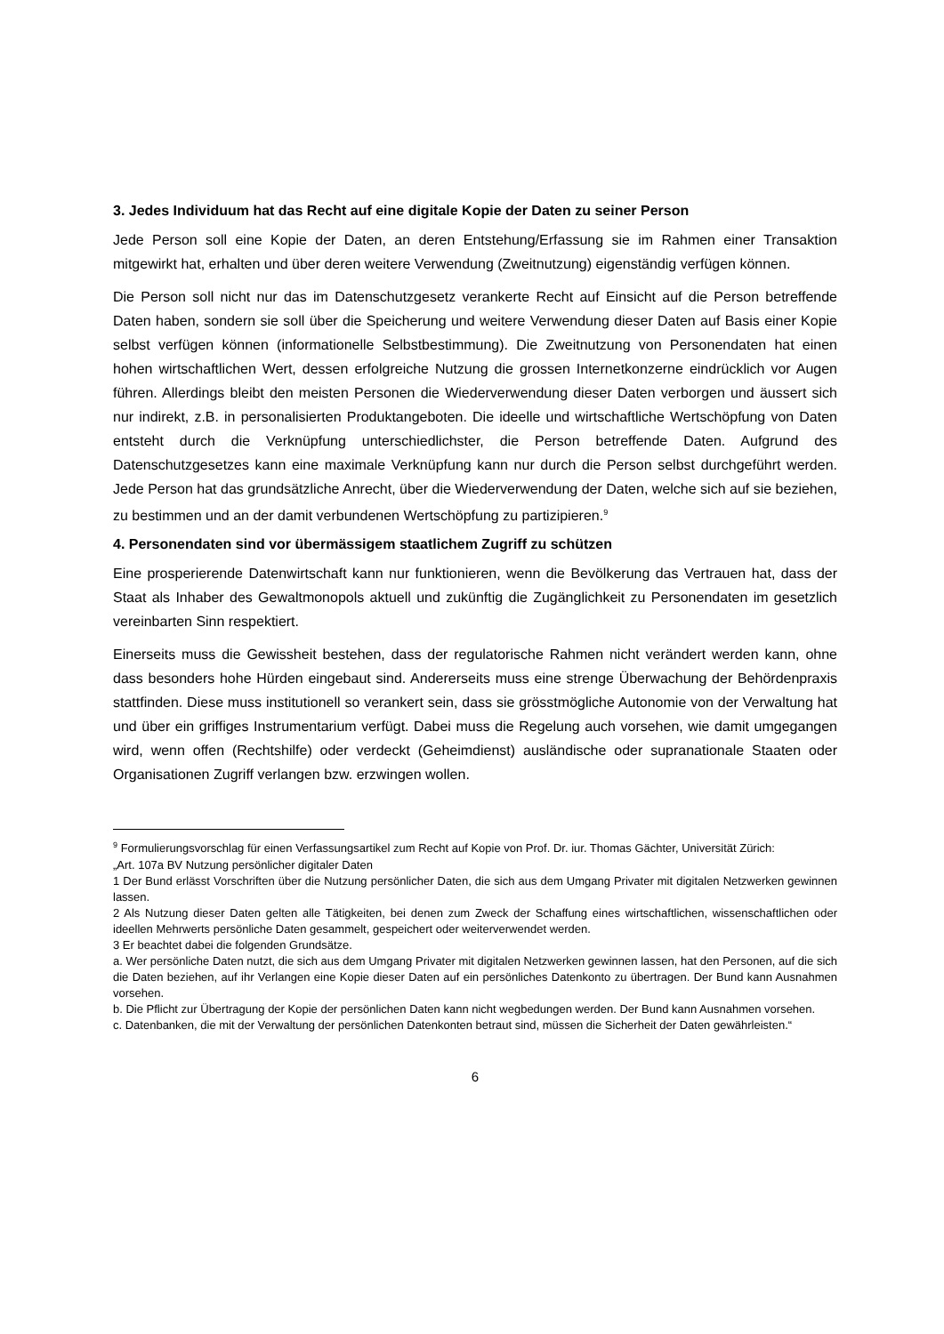3. Jedes Individuum hat das Recht auf eine digitale Kopie der Daten zu seiner Person
Jede Person soll eine Kopie der Daten, an deren Entstehung/Erfassung sie im Rahmen einer Transaktion mitgewirkt hat, erhalten und über deren weitere Verwendung (Zweitnutzung) eigenständig verfügen können.
Die Person soll nicht nur das im Datenschutzgesetz verankerte Recht auf Einsicht auf die Person betreffende Daten haben, sondern sie soll über die Speicherung und weitere Verwendung dieser Daten auf Basis einer Kopie selbst verfügen können (informationelle Selbstbestimmung). Die Zweitnutzung von Personendaten hat einen hohen wirtschaftlichen Wert, dessen erfolgreiche Nutzung die grossen Internetkonzerne eindrücklich vor Augen führen. Allerdings bleibt den meisten Personen die Wiederverwendung dieser Daten verborgen und äussert sich nur indirekt, z.B. in personalisierten Produktangeboten. Die ideelle und wirtschaftliche Wertschöpfung von Daten entsteht durch die Verknüpfung unterschiedlichster, die Person betreffende Daten. Aufgrund des Datenschutzgesetzes kann eine maximale Verknüpfung kann nur durch die Person selbst durchgeführt werden. Jede Person hat das grundsätzliche Anrecht, über die Wiederverwendung der Daten, welche sich auf sie beziehen, zu bestimmen und an der damit verbundenen Wertschöpfung zu partizipieren.<sup>9</sup>
4. Personendaten sind vor übermässigem staatlichem Zugriff zu schützen
Eine prosperierende Datenwirtschaft kann nur funktionieren, wenn die Bevölkerung das Vertrauen hat, dass der Staat als Inhaber des Gewaltmonopols aktuell und zukünftig die Zugänglichkeit zu Personendaten im gesetzlich vereinbarten Sinn respektiert.
Einerseits muss die Gewissheit bestehen, dass der regulatorische Rahmen nicht verändert werden kann, ohne dass besonders hohe Hürden eingebaut sind. Andererseits muss eine strenge Überwachung der Behördenpraxis stattfinden. Diese muss institutionell so verankert sein, dass sie grösstmögliche Autonomie von der Verwaltung hat und über ein griffiges Instrumentarium verfügt. Dabei muss die Regelung auch vorsehen, wie damit umgegangen wird, wenn offen (Rechtshilfe) oder verdeckt (Geheimdienst) ausländische oder supranationale Staaten oder Organisationen Zugriff verlangen bzw. erzwingen wollen.
<sup>9</sup> Formulierungsvorschlag für einen Verfassungsartikel zum Recht auf Kopie von Prof. Dr. iur. Thomas Gächter, Universität Zürich:
„Art. 107a BV Nutzung persönlicher digitaler Daten
1 Der Bund erlässt Vorschriften über die Nutzung persönlicher Daten, die sich aus dem Umgang Privater mit digitalen Netzwerken gewinnen lassen.
2 Als Nutzung dieser Daten gelten alle Tätigkeiten, bei denen zum Zweck der Schaffung eines wirtschaftlichen, wissenschaftlichen oder ideellen Mehrwerts persönliche Daten gesammelt, gespeichert oder weiterverwendet werden.
3 Er beachtet dabei die folgenden Grundsätze.
a. Wer persönliche Daten nutzt, die sich aus dem Umgang Privater mit digitalen Netzwerken gewinnen lassen, hat den Personen, auf die sich die Daten beziehen, auf ihr Verlangen eine Kopie dieser Daten auf ein persönliches Datenkonto zu übertragen. Der Bund kann Ausnahmen vorsehen.
b. Die Pflicht zur Übertragung der Kopie der persönlichen Daten kann nicht wegbedungen werden. Der Bund kann Ausnahmen vorsehen.
c. Datenbanken, die mit der Verwaltung der persönlichen Datenkonten betraut sind, müssen die Sicherheit der Daten gewährleisten.“
6